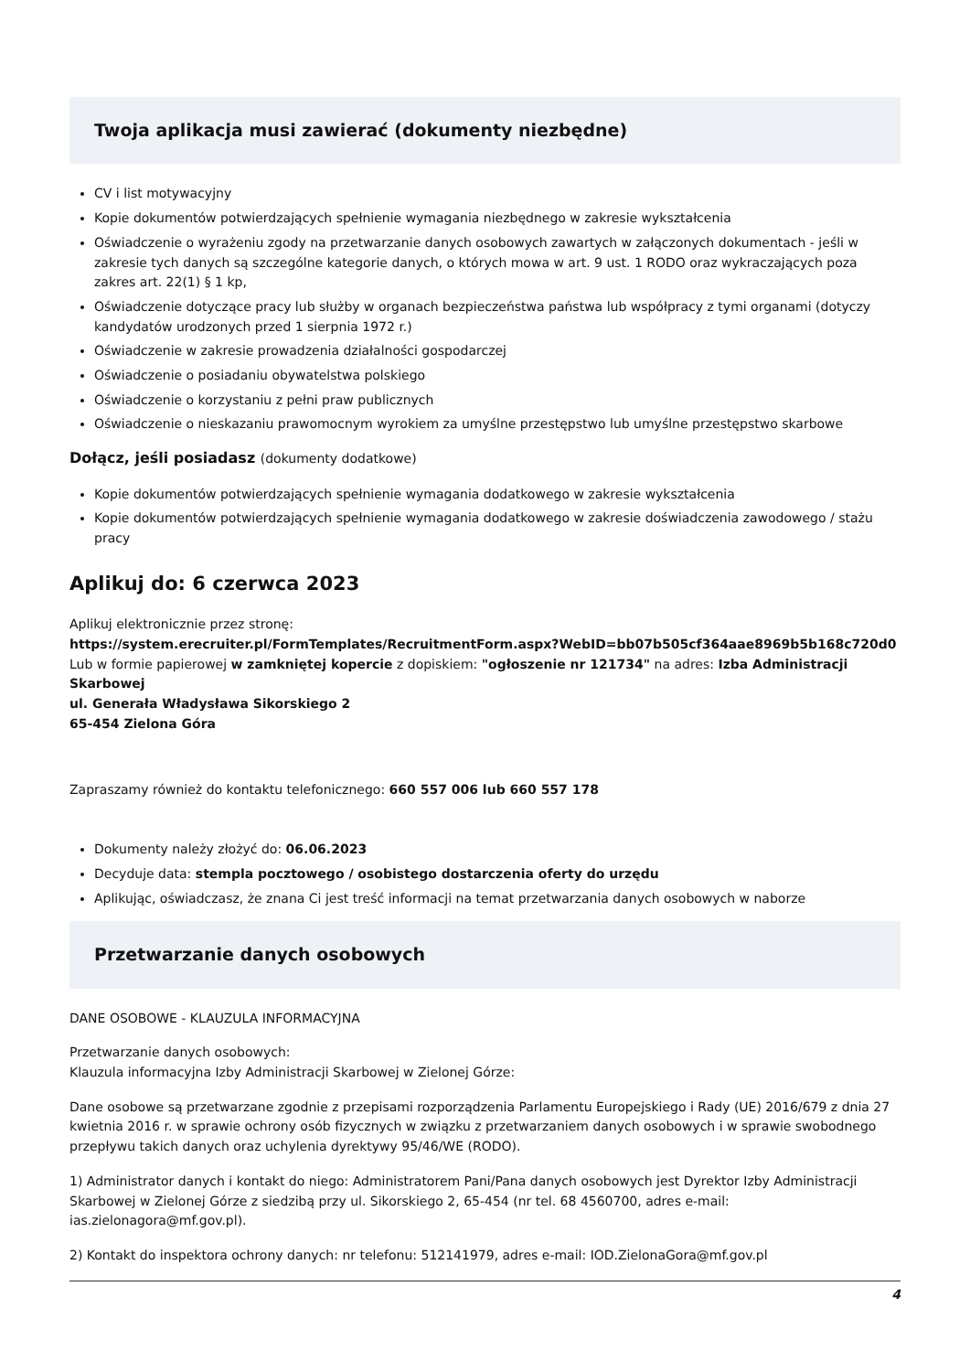Twoja aplikacja musi zawierać (dokumenty niezbędne)
CV i list motywacyjny
Kopie dokumentów potwierdzających spełnienie wymagania niezbędnego w zakresie wykształcenia
Oświadczenie o wyrażeniu zgody na przetwarzanie danych osobowych zawartych w załączonych dokumentach - jeśli w zakresie tych danych są szczególne kategorie danych, o których mowa w art. 9 ust. 1 RODO oraz wykraczających poza zakres art. 22(1) § 1 kp,
Oświadczenie dotyczące pracy lub służby w organach bezpieczeństwa państwa lub współpracy z tymi organami (dotyczy kandydatów urodzonych przed 1 sierpnia 1972 r.)
Oświadczenie w zakresie prowadzenia działalności gospodarczej
Oświadczenie o posiadaniu obywatelstwa polskiego
Oświadczenie o korzystaniu z pełni praw publicznych
Oświadczenie o nieskazaniu prawomocnym wyrokiem za umyślne przestępstwo lub umyślne przestępstwo skarbowe
Dołącz, jeśli posiadasz (dokumenty dodatkowe)
Kopie dokumentów potwierdzających spełnienie wymagania dodatkowego w zakresie wykształcenia
Kopie dokumentów potwierdzających spełnienie wymagania dodatkowego w zakresie doświadczenia zawodowego / stażu pracy
Aplikuj do: 6 czerwca 2023
Aplikuj elektronicznie przez stronę:
https://system.erecruiter.pl/FormTemplates/RecruitmentForm.aspx?WebID=bb07b505cf364aae8969b5b168c720d0
Lub w formie papierowej w zamkniętej kopercie z dopiskiem: "ogłoszenie nr 121734" na adres: Izba Administracji Skarbowej
ul. Generała Władysława Sikorskiego 2
65-454 Zielona Góra
Zapraszamy również do kontaktu telefonicznego: 660 557 006 lub 660 557 178
Dokumenty należy złożyć do: 06.06.2023
Decyduje data: stempla pocztowego / osobistego dostarczenia oferty do urzędu
Aplikując, oświadczasz, że znana Ci jest treść informacji na temat przetwarzania danych osobowych w naborze
Przetwarzanie danych osobowych
DANE OSOBOWE - KLAUZULA INFORMACYJNA
Przetwarzanie danych osobowych:
Klauzula informacyjna Izby Administracji Skarbowej w Zielonej Górze:
Dane osobowe są przetwarzane zgodnie z przepisami rozporządzenia Parlamentu Europejskiego i Rady (UE) 2016/679 z dnia 27 kwietnia 2016 r. w sprawie ochrony osób fizycznych w związku z przetwarzaniem danych osobowych i w sprawie swobodnego przepływu takich danych oraz uchylenia dyrektywy 95/46/WE (RODO).
1) Administrator danych i kontakt do niego: Administratorem Pani/Pana danych osobowych jest Dyrektor Izby Administracji Skarbowej w Zielonej Górze z siedzibą przy ul. Sikorskiego 2, 65-454 (nr tel. 68 4560700, adres e-mail: ias.zielonagora@mf.gov.pl).
2) Kontakt do inspektora ochrony danych: nr telefonu: 512141979, adres e-mail: IOD.ZielonaGora@mf.gov.pl
4